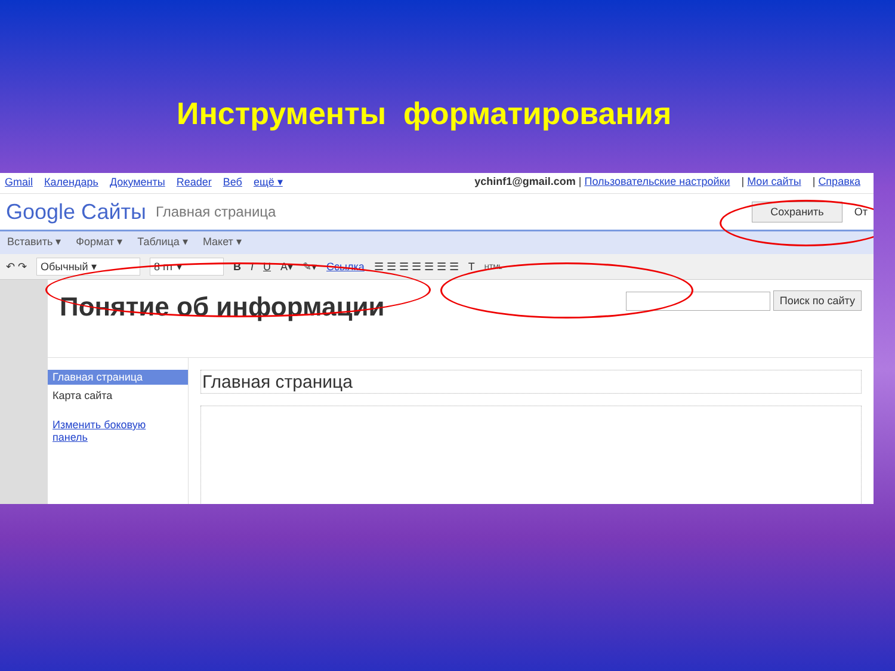Инструменты форматирования
Gmail Календарь Документы Reader Веб ещё ▾
ychinf1@gmail.com | Пользовательские настройки | Мои сайты | Справка
Google Сайты Главная страница Сохранить От
Вставить ▾ Формат ▾ Таблица ▾ Макет ▾
↶ ↷ Обычный ▾ 8 пт ▾ B I U A▾ ✎▾ Ссылка ☰ ☰ ☰ ☰ ☰ ☰ ☰ T HTML
Понятие об информации Поиск по сайту
Главная страница
Карта сайта
Изменить боковую панель
Главная страница